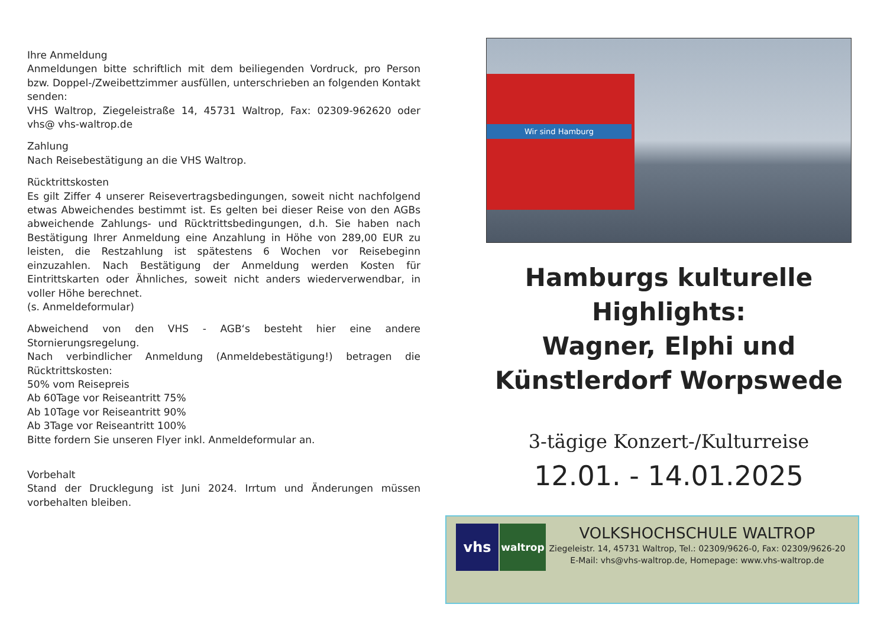Ihre Anmeldung
Anmeldungen bitte schriftlich mit dem beiliegenden Vordruck, pro Person bzw. Doppel-/Zweibettzimmer ausfüllen, unterschrieben an folgenden Kontakt senden:
VHS Waltrop, Ziegeleistraße 14, 45731 Waltrop, Fax: 02309-962620 oder vhs@ vhs-waltrop.de
Zahlung
Nach Reisebestätigung an die VHS Waltrop.
Rücktrittskosten
Es gilt Ziffer 4 unserer Reisevertragsbedingungen, soweit nicht nachfolgend etwas Abweichendes bestimmt ist. Es gelten bei dieser Reise von den AGBs abweichende Zahlungs- und Rücktrittsbedingungen, d.h. Sie haben nach Bestätigung Ihrer Anmeldung eine Anzahlung in Höhe von 289,00 EUR zu leisten, die Restzahlung ist spätestens 6 Wochen vor Reisebeginn einzuzahlen. Nach Bestätigung der Anmeldung werden Kosten für Eintrittskarten oder Ähnliches, soweit nicht anders wiederverwendbar, in voller Höhe berechnet.
(s. Anmeldeformular)
Abweichend von den VHS - AGB‘s besteht hier eine andere Stornierungsregelung.
Nach verbindlicher Anmeldung (Anmeldebestätigung!) betragen die Rücktrittskosten:
50% vom Reisepreis
Ab 60Tage vor Reiseantritt 75%
Ab 10Tage vor Reiseantritt 90%
Ab 3Tage vor Reiseantritt 100%
Bitte fordern Sie unseren Flyer inkl. Anmeldeformular an.
Vorbehalt
Stand der Drucklegung ist Juni 2024. Irrtum und Änderungen müssen vorbehalten bleiben.
Wir sind Hamburg
Hamburgs kulturelle Highlights:
Wagner, Elphi und
Künstlerdorf Worpswede
3-tägige Konzert-/Kulturreise
12.01. - 14.01.2025
vhs
waltrop
VOLKSHOCHSCHULE WALTROP
Ziegeleistr. 14, 45731 Waltrop, Tel.: 02309/9626-0, Fax: 02309/9626-20
E-Mail: vhs@vhs-waltrop.de, Homepage: www.vhs-waltrop.de